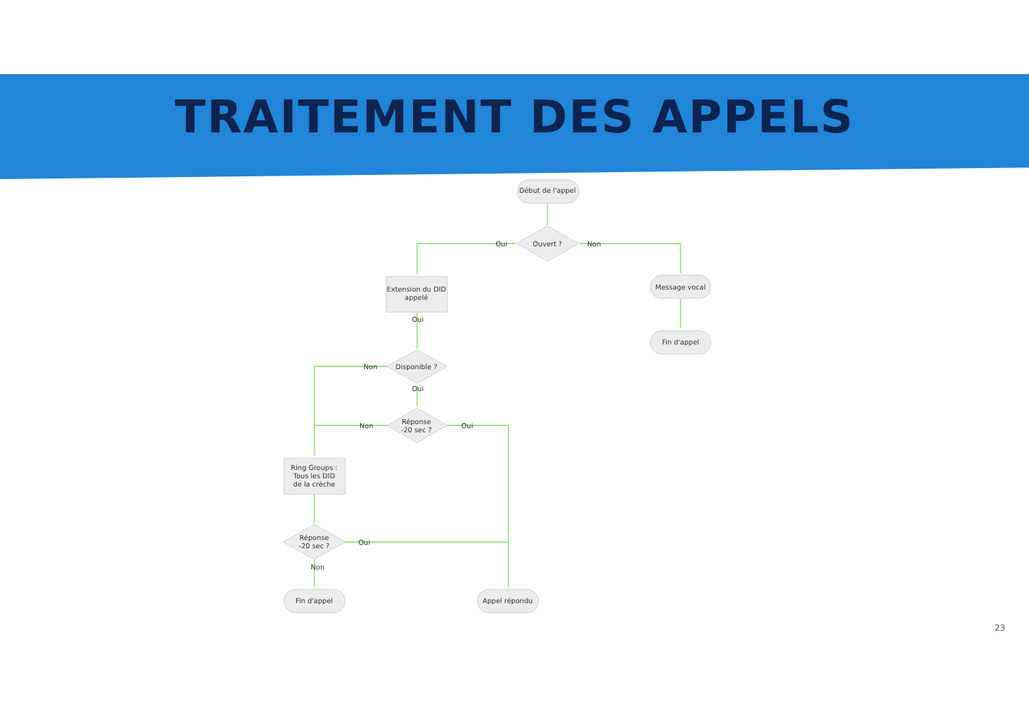TRAITEMENT DES APPELS
Début de l'appel
Ouvert ?
Oui
Non
Extension du DID
appelé
Message vocal
Fin d'appel
Oui
Disponible ?
Non
Oui
Réponse
-20 sec ?
Non
Oui
Ring Groups :
Tous les DID
de la crèche
Réponse
-20 sec ?
Oui
Non
Fin d'appel
Appel répondu
23